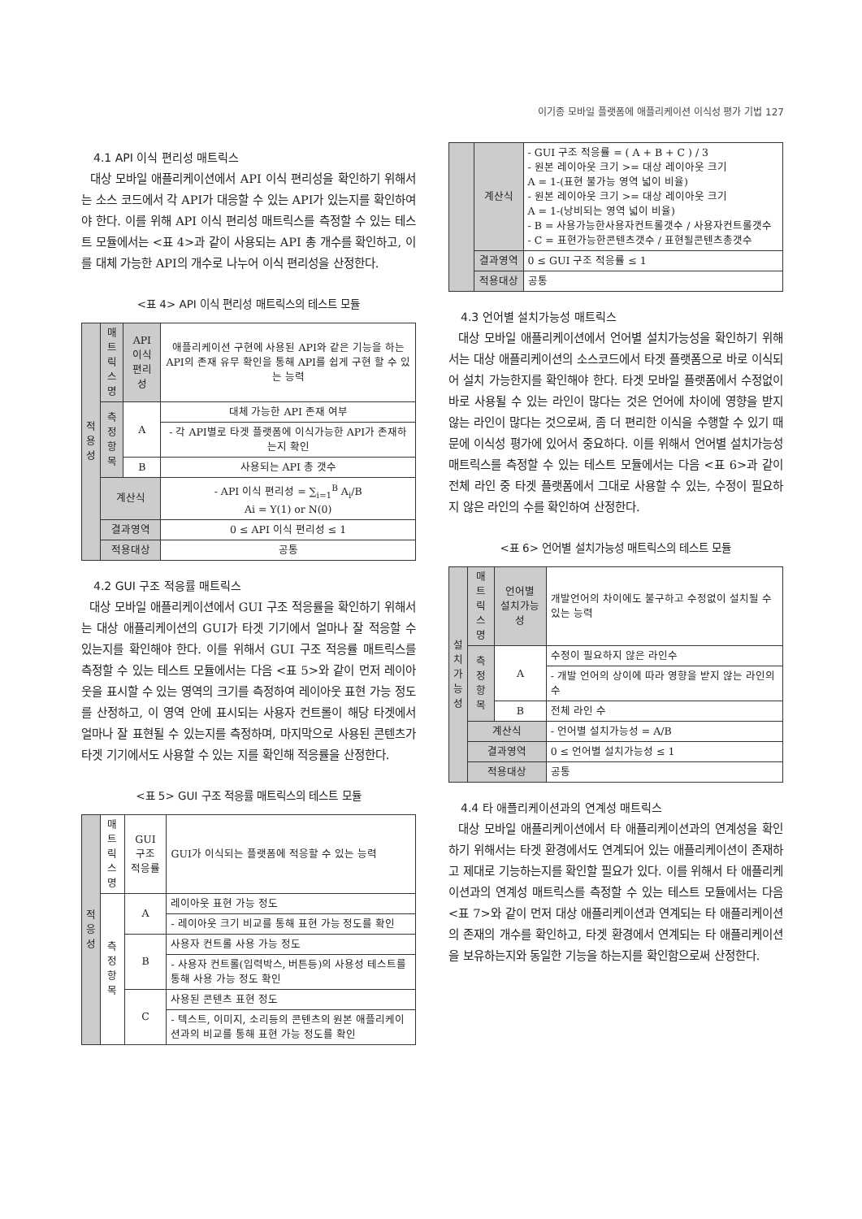이기종 모바일 플랫폼에 애플리케이션 이식성 평가 기법 127
4.1 API 이식 편리성 매트릭스
대상 모바일 애플리케이션에서 API 이식 편리성을 확인하기 위해서는 소스 코드에서 각 API가 대응할 수 있는 API가 있는지를 확인하여야 한다. 이를 위해 API 이식 편리성 매트릭스를 측정할 수 있는 테스트 모듈에서는 <표 4>과 같이 사용되는 API 총 개수를 확인하고, 이를 대체 가능한 API의 개수로 나누어 이식 편리성을 산정한다.
<표 4> API 이식 편리성 매트릭스의 테스트 모듈
| 적 용 성 | 매트 릭스 명 | API 이식 편리성 | 애플리케이션 구현에 사용된 API와 같은 기능을 하는 API의 존재 유무 확인을 통해 API를 쉽게 구현 할 수 있는 능력 |
| | 측정 항목 | A | 대체 가능한 API 존재 여부 |
| | | | - 각 API별로 타겟 플랫폼에 이식가능한 API가 존재하는지 확인 |
| | | B | 사용되는 API 총 갯수 |
| | 계산식 | | - API 이식 편리성 = ∑<sub>i=1</sub><sup>B</sup> A<sub>i</sub>/B Ai = Y(1) or N(0) |
| | 결과영역 | | 0 ≤ API 이식 편리성 ≤ 1 |
| | 적용대상 | | 공통 |
4.2 GUI 구조 적응률 매트릭스
대상 모바일 애플리케이션에서 GUI 구조 적응률을 확인하기 위해서는 대상 애플리케이션의 GUI가 타겟 기기에서 얼마나 잘 적응할 수 있는지를 확인해야 한다. 이를 위해서 GUI 구조 적응률 매트릭스를 측정할 수 있는 테스트 모듈에서는 다음 <표 5>와 같이 먼저 레이아웃을 표시할 수 있는 영역의 크기를 측정하여 레이아웃 표현 가능 정도를 산정하고, 이 영역 안에 표시되는 사용자 컨트롤이 해당 타겟에서 얼마나 잘 표현될 수 있는지를 측정하며, 마지막으로 사용된 콘텐츠가 타겟 기기에서도 사용할 수 있는 지를 확인해 적응률을 산정한다.
<표 5> GUI 구조 적응률 매트릭스의 테스트 모듈
| 적 응 성 | 매트 릭스 명 | GUI 구조 적응률 | GUI가 이식되는 플랫폼에 적응할 수 있는 능력 |
| | 측정 항목 | A | 레이아웃 표현 가능 정도 |
| | | | - 레이아웃 크기 비교를 통해 표현 가능 정도를 확인 |
| | | B | 사용자 컨트롤 사용 가능 정도 |
| | | | - 사용자 컨트롤(입력박스, 버튼등)의 사용성 테스트를 통해 사용 가능 정도 확인 |
| | | C | 사용된 콘텐츠 표현 정도 |
| | | | - 텍스트, 이미지, 소리등의 콘텐츠의 원본 애플리케이션과의 비교를 통해 표현 가능 정도를 확인 |
| | 계산식 | - GUI 구조 적응률 = ( A + B + C ) / 3 - 원본 레이아웃 크기 >= 대상 레이아웃 크기 A = 1-(표현 불가능 영역 넓이 비율) - 원본 레이아웃 크기 >= 대상 레이아웃 크기 A = 1-(낭비되는 영역 넓이 비율) - B = 사용가능한사용자컨트롤갯수 / 사용자컨트롤갯수 - C = 표현가능한콘텐츠갯수 / 표현될콘텐츠총갯수 |
| | 결과영역 | 0 ≤ GUI 구조 적응률 ≤ 1 |
| | 적용대상 | 공통 |
4.3 언어별 설치가능성 매트릭스
대상 모바일 애플리케이션에서 언어별 설치가능성을 확인하기 위해서는 대상 애플리케이션의 소스코드에서 타겟 플랫폼으로 바로 이식되어 설치 가능한지를 확인해야 한다. 타겟 모바일 플랫폼에서 수정없이 바로 사용될 수 있는 라인이 많다는 것은 언어에 차이에 영향을 받지 않는 라인이 많다는 것으로써, 좀 더 편리한 이식을 수행할 수 있기 때문에 이식성 평가에 있어서 중요하다. 이를 위해서 언어별 설치가능성 매트릭스를 측정할 수 있는 테스트 모듈에서는 다음 <표 6>과 같이 전체 라인 중 타겟 플랫폼에서 그대로 사용할 수 있는, 수정이 필요하지 않은 라인의 수를 확인하여 산정한다.
<표 6> 언어별 설치가능성 매트릭스의 테스트 모듈
| 설 치 가 능 성 | 매트 릭스 명 | 언어별 설치가능성 | 개발언어의 차이에도 불구하고 수정없이 설치될 수 있는 능력 |
| | 측정 항목 | A | 수정이 필요하지 않은 라인수 |
| | | | - 개발 언어의 상이에 따라 영향을 받지 않는 라인의 수 |
| | | B | 전체 라인 수 |
| | 계산식 | | - 언어별 설치가능성 = A/B |
| | 결과영역 | | 0 ≤ 언어별 설치가능성 ≤ 1 |
| | 적용대상 | | 공통 |
4.4 타 애플리케이션과의 연계성 매트릭스
대상 모바일 애플리케이션에서 타 애플리케이션과의 연계성을 확인하기 위해서는 타겟 환경에서도 연계되어 있는 애플리케이션이 존재하고 제대로 기능하는지를 확인할 필요가 있다. 이를 위해서 타 애플리케이션과의 연계성 매트릭스를 측정할 수 있는 테스트 모듈에서는 다음 <표 7>와 같이 먼저 대상 애플리케이션과 연계되는 타 애플리케이션의 존재의 개수를 확인하고, 타겟 환경에서 연계되는 타 애플리케이션을 보유하는지와 동일한 기능을 하는지를 확인함으로써 산정한다.